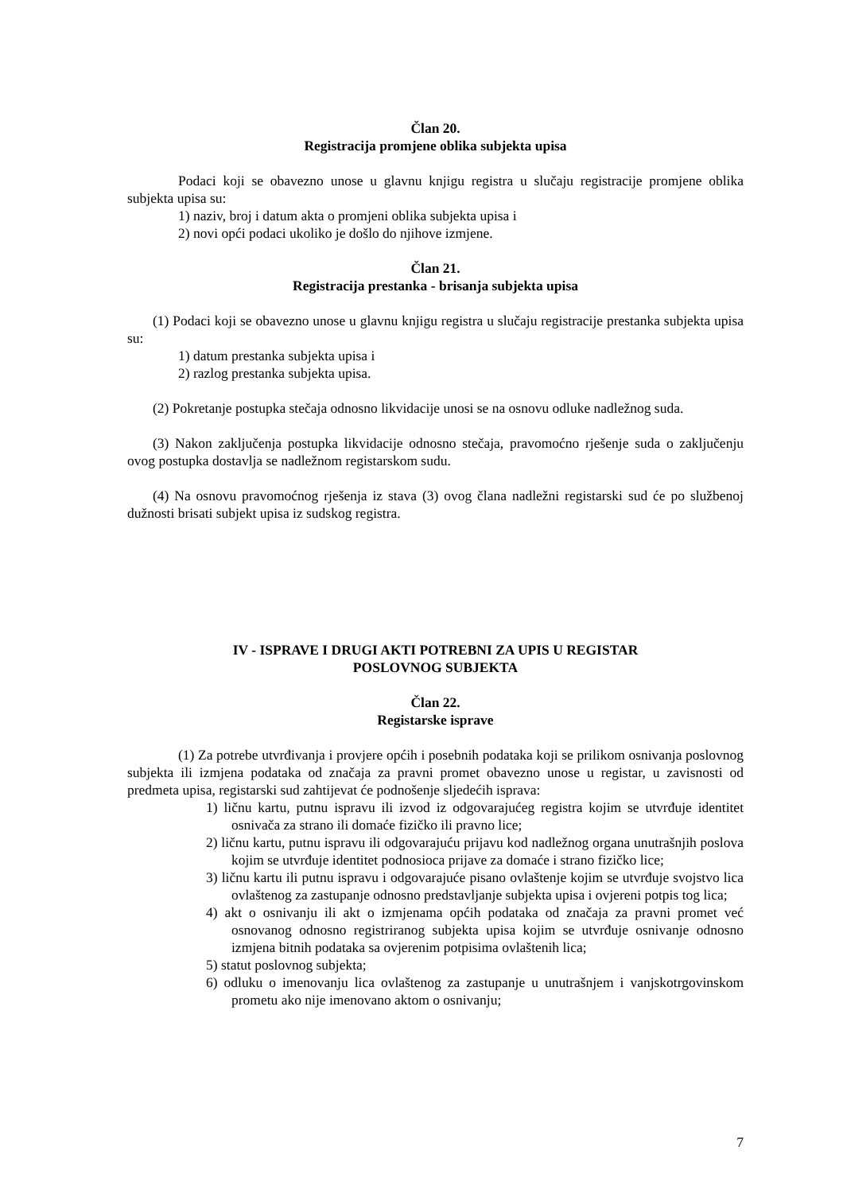Član 20.
Registracija promjene oblika subjekta upisa
Podaci koji se obavezno unose u glavnu knjigu registra u slučaju registracije promjene oblika subjekta upisa su:
1) naziv, broj i datum akta o promjeni oblika subjekta upisa i
2) novi opći podaci ukoliko je došlo do njihove izmjene.
Član 21.
Registracija prestanka - brisanja subjekta upisa
(1) Podaci koji se obavezno unose u glavnu knjigu registra u slučaju registracije prestanka subjekta upisa su:
1) datum prestanka subjekta upisa i
2) razlog prestanka subjekta upisa.
(2) Pokretanje postupka stečaja odnosno likvidacije unosi se na osnovu odluke nadležnog suda.
(3) Nakon zaključenja postupka likvidacije odnosno stečaja, pravomoćno rješenje suda o zaključenju ovog postupka dostavlja se nadležnom registarskom sudu.
(4) Na osnovu pravomoćnog rješenja iz stava (3) ovog člana nadležni registarski sud će po službenoj dužnosti brisati subjekt upisa iz sudskog registra.
IV - ISPRAVE I DRUGI AKTI POTREBNI ZA UPIS U REGISTAR
POSLOVNOG SUBJEKTA
Član 22.
Registarske isprave
(1) Za potrebe utvrđivanja i provjere općih i posebnih podataka koji se prilikom osnivanja poslovnog subjekta ili izmjena podataka od značaja za pravni promet obavezno unose u registar, u zavisnosti od predmeta upisa, registarski sud zahtijevat će podnošenje sljedećih isprava:
1) ličnu kartu, putnu ispravu ili izvod iz odgovarajućeg registra kojim se utvrđuje identitet osnivača za strano ili domaće fizičko ili pravno lice;
2) ličnu kartu, putnu ispravu ili odgovarajuću prijavu kod nadležnog organa unutrašnjih poslova kojim se utvrđuje identitet podnosioca prijave za domaće i strano fizičko lice;
3) ličnu kartu ili putnu ispravu i odgovarajuće pisano ovlaštenje kojim se utvrđuje svojstvo lica ovlaštenog za zastupanje odnosno predstavljanje subjekta upisa i ovjereni potpis tog lica;
4) akt o osnivanju ili akt o izmjenama općih podataka od značaja za pravni promet već osnovanog odnosno registriranog subjekta upisa kojim se utvrđuje osnivanje odnosno izmjena bitnih podataka sa ovjerenim potpisima ovlaštenih lica;
5) statut poslovnog subjekta;
6) odluku o imenovanju lica ovlaštenog za zastupanje u unutrašnjem i vanjskotrgovinskom prometu ako nije imenovano aktom o osnivanju;
7